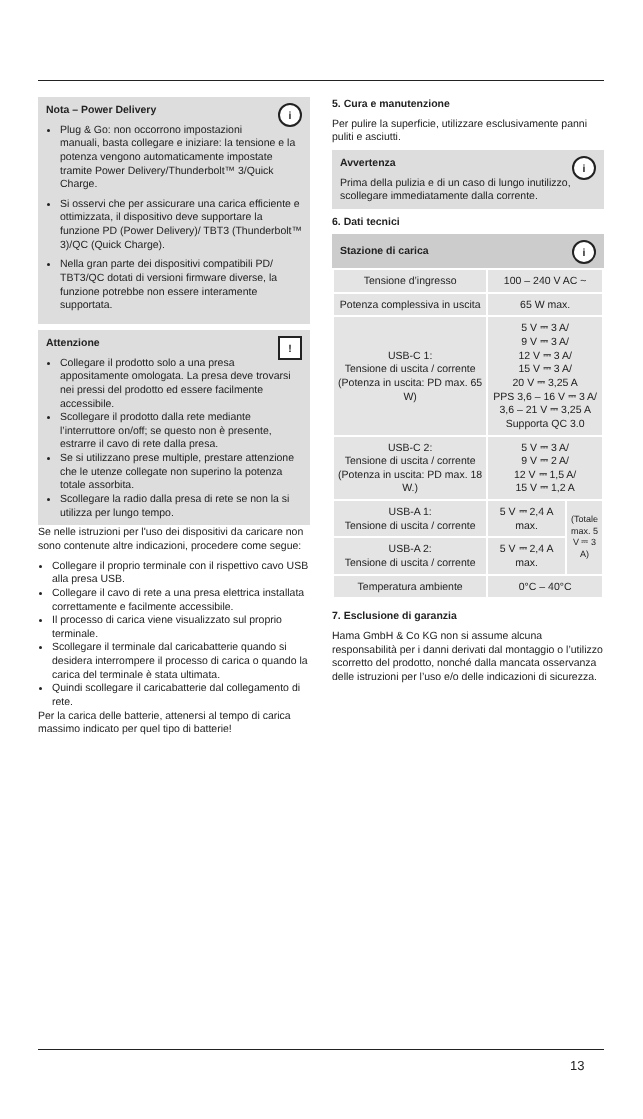i
Nota – Power Delivery
Plug & Go: non occorrono impostazioni manuali, basta collegare e iniziare: la tensione e la potenza vengono automaticamente impostate tramite Power Delivery/Thunderbolt™ 3/Quick Charge.
Si osservi che per assicurare una carica efficiente e ottimizzata, il dispositivo deve supportare la funzione PD (Power Delivery)/ TBT3 (Thunderbolt™ 3)/QC (Quick Charge).
Nella gran parte dei dispositivi compatibili PD/ TBT3/QC dotati di versioni firmware diverse, la funzione potrebbe non essere interamente supportata.
!
Attenzione
Collegare il prodotto solo a una presa appositamente omologata. La presa deve trovarsi nei pressi del prodotto ed essere facilmente accessibile.
Scollegare il prodotto dalla rete mediante l’interruttore on/off; se questo non è presente, estrarre il cavo di rete dalla presa.
Se si utilizzano prese multiple, prestare attenzione che le utenze collegate non superino la potenza totale assorbita.
Scollegare la radio dalla presa di rete se non la si utilizza per lungo tempo.
Se nelle istruzioni per l'uso dei dispositivi da caricare non sono contenute altre indicazioni, procedere come segue:
Collegare il proprio terminale con il rispettivo cavo USB alla presa USB.
Collegare il cavo di rete a una presa elettrica installata correttamente e facilmente accessibile.
Il processo di carica viene visualizzato sul proprio terminale.
Scollegare il terminale dal caricabatterie quando si desidera interrompere il processo di carica o quando la carica del terminale è stata ultimata.
Quindi scollegare il caricabatterie dal collegamento di rete.
Per la carica delle batterie, attenersi al tempo di carica massimo indicato per quel tipo di batterie!
5. Cura e manutenzione
Per pulire la superficie, utilizzare esclusivamente panni puliti e asciutti.
i
Avvertenza
Prima della pulizia e di un caso di lungo inutilizzo, scollegare immediatamente dalla corrente.
6. Dati tecnici
i
Stazione di carica
| Tensione d’ingresso | 100 – 240 V AC ~ | |
| Potenza complessiva in uscita | 65 W max. | |
| USB-C 1: Tensione di uscita / corrente (Potenza in uscita: PD max. 65 W) | 5 V ⎓ 3 A/ 9 V ⎓ 3 A/ 12 V ⎓ 3 A/ 15 V ⎓ 3 A/ 20 V ⎓ 3,25 A PPS 3,6 – 16 V ⎓ 3 A/ 3,6 – 21 V ⎓ 3,25 A Supporta QC 3.0 | |
| USB-C 2: Tensione di uscita / corrente (Potenza in uscita: PD max. 18 W.) | 5 V ⎓ 3 A/ 9 V ⎓ 2 A/ 12 V ⎓ 1,5 A/ 15 V ⎓ 1,2 A | |
| USB-A 1: Tensione di uscita / corrente | 5 V ⎓ 2,4 A max. | (Totale max. 5 V ⎓ 3 A) |
| USB-A 2: Tensione di uscita / corrente | 5 V ⎓ 2,4 A max. | |
| Temperatura ambiente | 0°C – 40°C | |
7. Esclusione di garanzia
Hama GmbH & Co KG non si assume alcuna responsabilità per i danni derivati dal montaggio o l’utilizzo scorretto del prodotto, nonché dalla mancata osservanza delle istruzioni per l’uso e/o delle indicazioni di sicurezza.
13